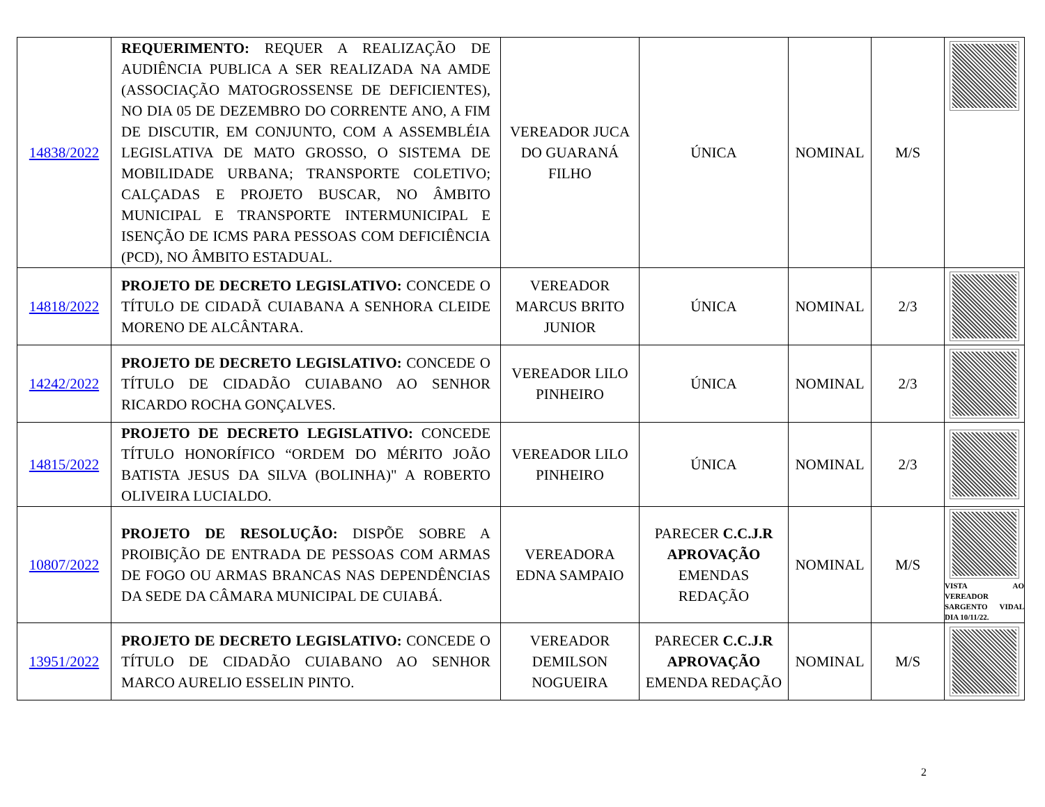| 14838/2022 | REQUERIMENTO: REQUER A REALIZAÇÃO DE AUDIÊNCIA PUBLICA A SER REALIZADA NA AMDE (ASSOCIAÇÃO MATOGROSSENSE DE DEFICIENTES), NO DIA 05 DE DEZEMBRO DO CORRENTE ANO, A FIM DE DISCUTIR, EM CONJUNTO, COM A ASSEMBLÉIA LEGISLATIVA DE MATO GROSSO, O SISTEMA DE MOBILIDADE URBANA; TRANSPORTE COLETIVO; CALÇADAS E PROJETO BUSCAR, NO ÂMBITO MUNICIPAL E TRANSPORTE INTERMUNICIPAL E ISENÇÃO DE ICMS PARA PESSOAS COM DEFICIÊNCIA (PCD), NO ÂMBITO ESTADUAL. | VEREADOR JUCA DO GUARANÁ FILHO | ÚNICA | NOMINAL | M/S | |
| 14818/2022 | PROJETO DE DECRETO LEGISLATIVO: CONCEDE O TÍTULO DE CIDADÃ CUIABANA A SENHORA CLEIDE MORENO DE ALCÂNTARA. | VEREADOR MARCUS BRITO JUNIOR | ÚNICA | NOMINAL | 2/3 | |
| 14242/2022 | PROJETO DE DECRETO LEGISLATIVO: CONCEDE O TÍTULO DE CIDADÃO CUIABANO AO SENHOR RICARDO ROCHA GONÇALVES. | VEREADOR LILO PINHEIRO | ÚNICA | NOMINAL | 2/3 | |
| 14815/2022 | PROJETO DE DECRETO LEGISLATIVO: CONCEDE TÍTULO HONORÍFICO “ORDEM DO MÉRITO JOÃO BATISTA JESUS DA SILVA (BOLINHA)" A ROBERTO OLIVEIRA LUCIALDO. | VEREADOR LILO PINHEIRO | ÚNICA | NOMINAL | 2/3 | |
| 10807/2022 | PROJETO DE RESOLUÇÃO: DISPÕE SOBRE A PROIBIÇÃO DE ENTRADA DE PESSOAS COM ARMAS DE FOGO OU ARMAS BRANCAS NAS DEPENDÊNCIAS DA SEDE DA CÂMARA MUNICIPAL DE CUIABÁ. | VEREADORA EDNA SAMPAIO | PARECER C.C.J.R APROVAÇÃO EMENDAS REDAÇÃO | NOMINAL | M/S | VISTA AO VEREADOR SARGENTO VIDAL DIA 10/11/22. |
| 13951/2022 | PROJETO DE DECRETO LEGISLATIVO: CONCEDE O TÍTULO DE CIDADÃO CUIABANO AO SENHOR MARCO AURELIO ESSELIN PINTO. | VEREADOR DEMILSON NOGUEIRA | PARECER C.C.J.R APROVAÇÃO EMENDA REDAÇÃO | NOMINAL | M/S | |
2